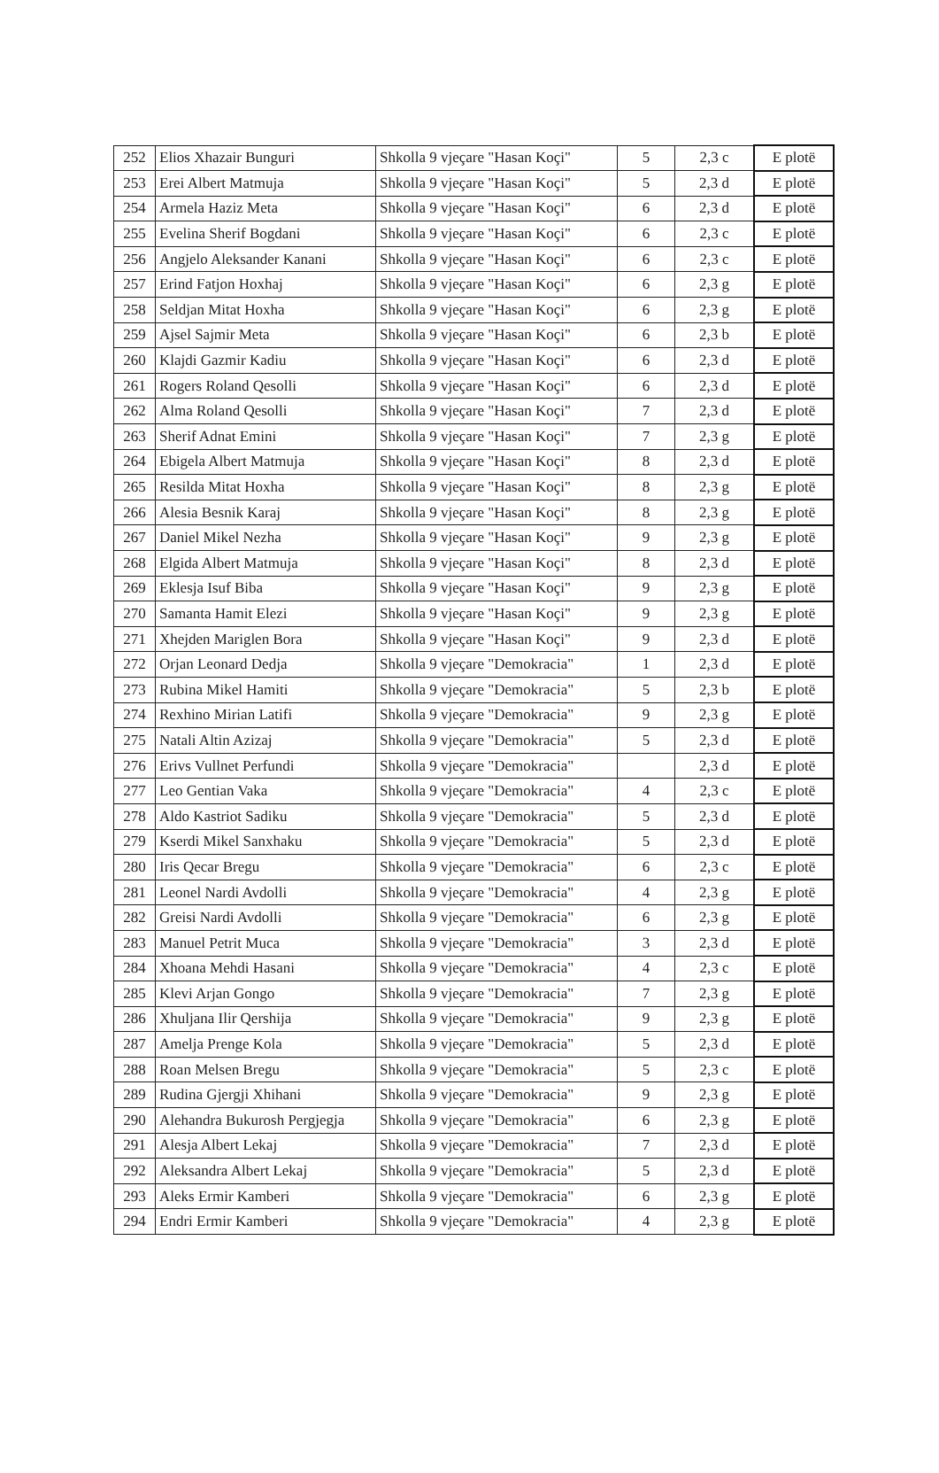| 252 | Elios Xhazair Bunguri | Shkolla 9 vjeçare "Hasan Koçi" | 5 | 2,3 c | E plotë |
| 253 | Erei Albert Matmuja | Shkolla 9 vjeçare "Hasan Koçi" | 5 | 2,3 d | E plotë |
| 254 | Armela Haziz Meta | Shkolla 9 vjeçare "Hasan Koçi" | 6 | 2,3 d | E plotë |
| 255 | Evelina Sherif Bogdani | Shkolla 9 vjeçare "Hasan Koçi" | 6 | 2,3 c | E plotë |
| 256 | Angjelo Aleksander Kanani | Shkolla 9 vjeçare "Hasan Koçi" | 6 | 2,3 c | E plotë |
| 257 | Erind Fatjon Hoxhaj | Shkolla 9 vjeçare "Hasan Koçi" | 6 | 2,3 g | E plotë |
| 258 | Seldjan Mitat Hoxha | Shkolla 9 vjeçare "Hasan Koçi" | 6 | 2,3 g | E plotë |
| 259 | Ajsel Sajmir Meta | Shkolla 9 vjeçare "Hasan Koçi" | 6 | 2,3 b | E plotë |
| 260 | Klajdi Gazmir Kadiu | Shkolla 9 vjeçare "Hasan Koçi" | 6 | 2,3 d | E plotë |
| 261 | Rogers Roland Qesolli | Shkolla 9 vjeçare "Hasan Koçi" | 6 | 2,3 d | E plotë |
| 262 | Alma Roland Qesolli | Shkolla 9 vjeçare "Hasan Koçi" | 7 | 2,3 d | E plotë |
| 263 | Sherif Adnat Emini | Shkolla 9 vjeçare "Hasan Koçi" | 7 | 2,3 g | E plotë |
| 264 | Ebigela Albert Matmuja | Shkolla 9 vjeçare "Hasan Koçi" | 8 | 2,3 d | E plotë |
| 265 | Resilda Mitat Hoxha | Shkolla 9 vjeçare "Hasan Koçi" | 8 | 2,3 g | E plotë |
| 266 | Alesia Besnik Karaj | Shkolla 9 vjeçare "Hasan Koçi" | 8 | 2,3 g | E plotë |
| 267 | Daniel Mikel Nezha | Shkolla 9 vjeçare "Hasan Koçi" | 9 | 2,3 g | E plotë |
| 268 | Elgida Albert Matmuja | Shkolla 9 vjeçare "Hasan Koçi" | 8 | 2,3 d | E plotë |
| 269 | Eklesja Isuf Biba | Shkolla 9 vjeçare "Hasan Koçi" | 9 | 2,3 g | E plotë |
| 270 | Samanta Hamit Elezi | Shkolla 9 vjeçare "Hasan Koçi" | 9 | 2,3 g | E plotë |
| 271 | Xhejden Mariglen Bora | Shkolla 9 vjeçare "Hasan Koçi" | 9 | 2,3 d | E plotë |
| 272 | Orjan Leonard Dedja | Shkolla 9 vjeçare "Demokracia" | 1 | 2,3 d | E plotë |
| 273 | Rubina Mikel Hamiti | Shkolla 9 vjeçare "Demokracia" | 5 | 2,3 b | E plotë |
| 274 | Rexhino Mirian Latifi | Shkolla 9 vjeçare "Demokracia" | 9 | 2,3 g | E plotë |
| 275 | Natali Altin Azizaj | Shkolla 9 vjeçare "Demokracia" | 5 | 2,3 d | E plotë |
| 276 | Erivs Vullnet Perfundi | Shkolla 9 vjeçare "Demokracia" | | 2,3 d | E plotë |
| 277 | Leo Gentian Vaka | Shkolla 9 vjeçare "Demokracia" | 4 | 2,3 c | E plotë |
| 278 | Aldo Kastriot Sadiku | Shkolla 9 vjeçare "Demokracia" | 5 | 2,3 d | E plotë |
| 279 | Kserdi Mikel Sanxhaku | Shkolla 9 vjeçare "Demokracia" | 5 | 2,3 d | E plotë |
| 280 | Iris Qecar Bregu | Shkolla 9 vjeçare "Demokracia" | 6 | 2,3 c | E plotë |
| 281 | Leonel Nardi Avdolli | Shkolla 9 vjeçare "Demokracia" | 4 | 2,3 g | E plotë |
| 282 | Greisi Nardi Avdolli | Shkolla 9 vjeçare "Demokracia" | 6 | 2,3 g | E plotë |
| 283 | Manuel Petrit Muca | Shkolla 9 vjeçare "Demokracia" | 3 | 2,3 d | E plotë |
| 284 | Xhoana Mehdi Hasani | Shkolla 9 vjeçare "Demokracia" | 4 | 2,3 c | E plotë |
| 285 | Klevi Arjan Gongo | Shkolla 9 vjeçare "Demokracia" | 7 | 2,3 g | E plotë |
| 286 | Xhuljana Ilir Qershija | Shkolla 9 vjeçare "Demokracia" | 9 | 2,3 g | E plotë |
| 287 | Amelja Prenge Kola | Shkolla 9 vjeçare "Demokracia" | 5 | 2,3 d | E plotë |
| 288 | Roan Melsen Bregu | Shkolla 9 vjeçare "Demokracia" | 5 | 2,3 c | E plotë |
| 289 | Rudina Gjergji Xhihani | Shkolla 9 vjeçare "Demokracia" | 9 | 2,3 g | E plotë |
| 290 | Alehandra Bukurosh Pergjegja | Shkolla 9 vjeçare "Demokracia" | 6 | 2,3 g | E plotë |
| 291 | Alesja Albert Lekaj | Shkolla 9 vjeçare "Demokracia" | 7 | 2,3 d | E plotë |
| 292 | Aleksandra Albert Lekaj | Shkolla 9 vjeçare "Demokracia" | 5 | 2,3 d | E plotë |
| 293 | Aleks Ermir Kamberi | Shkolla 9 vjeçare "Demokracia" | 6 | 2,3 g | E plotë |
| 294 | Endri Ermir Kamberi | Shkolla 9 vjeçare "Demokracia" | 4 | 2,3 g | E plotë |